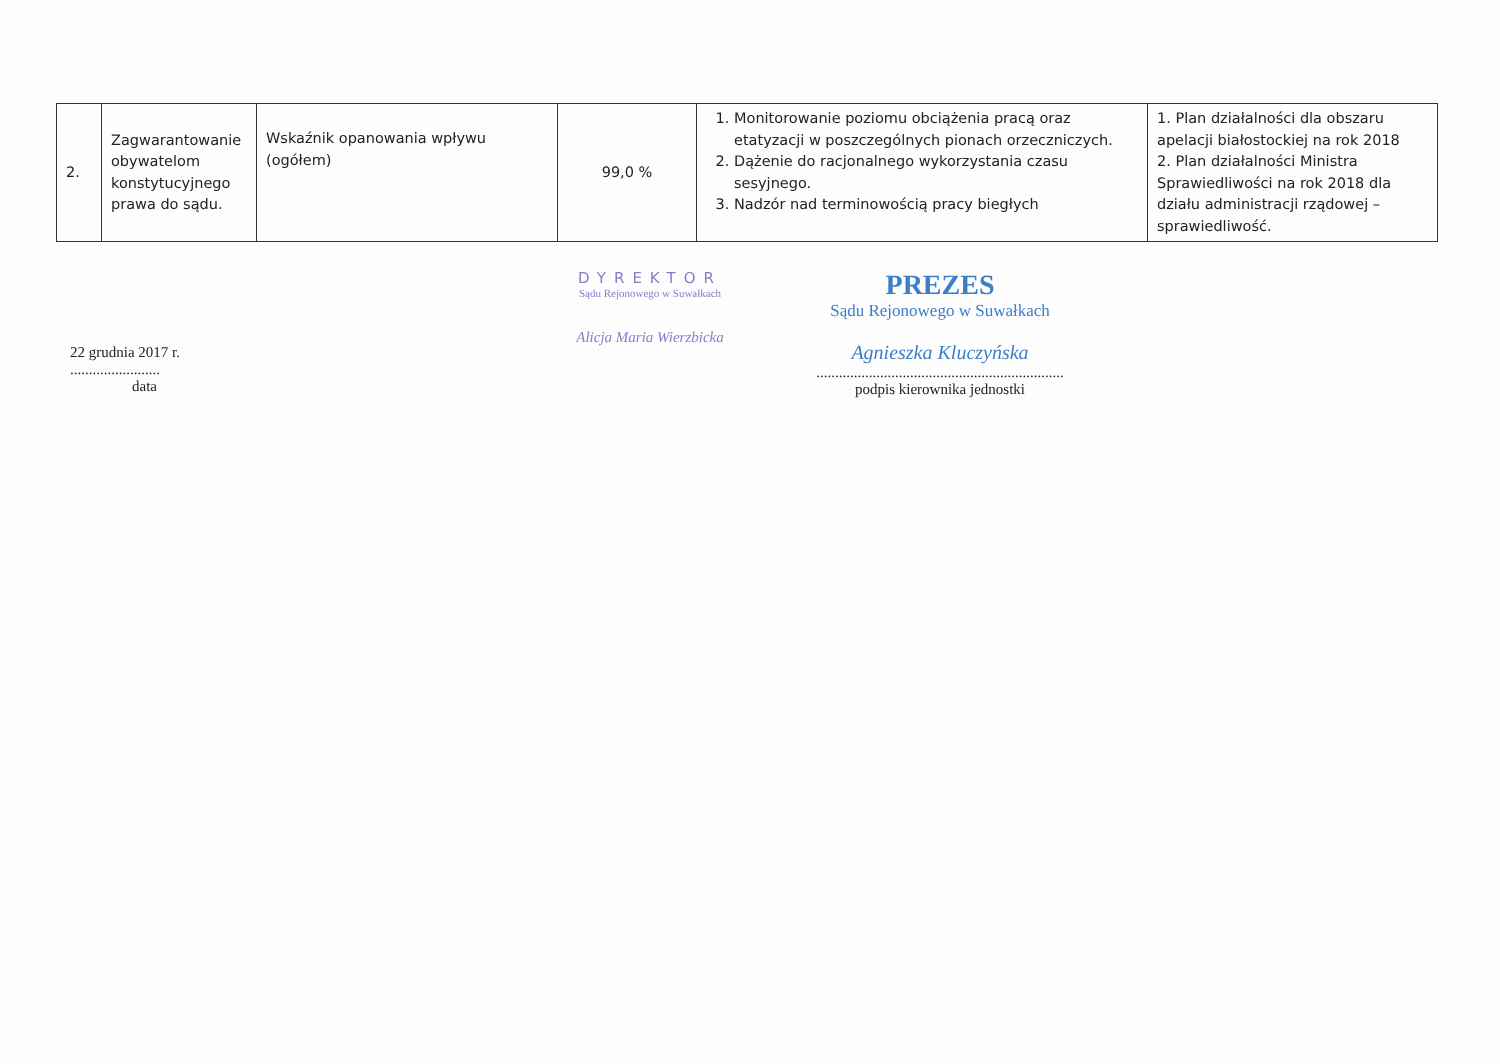| 2. | Zagwarantowanie obywatelom konstytucyjnego prawa do sądu. | Wskaźnik opanowania wpływu (ogółem) | 99,0 % | 1. Monitorowanie poziomu obciążenia pracą oraz etatyzacji w poszczególnych pionach orzeczniczych. 2. Dążenie do racjonalnego wykorzystania czasu sesyjnego. 3. Nadzór nad terminowością pracy biegłych | 1. Plan działalności dla obszaru apelacji białostockiej na rok 2018 2. Plan działalności Ministra Sprawiedliwości na rok 2018 dla działu administracji rządowej – sprawiedliwość. |
22 grudnia 2017 r.
........................
data
DYREKTOR
Sądu Rejonowego w Suwałkach
Alicja Maria Wierzbicka
PREZES
Sądu Rejonowego w Suwałkach
Agnieszka Kluczyńska
..................................................................
podpis kierownika jednostki